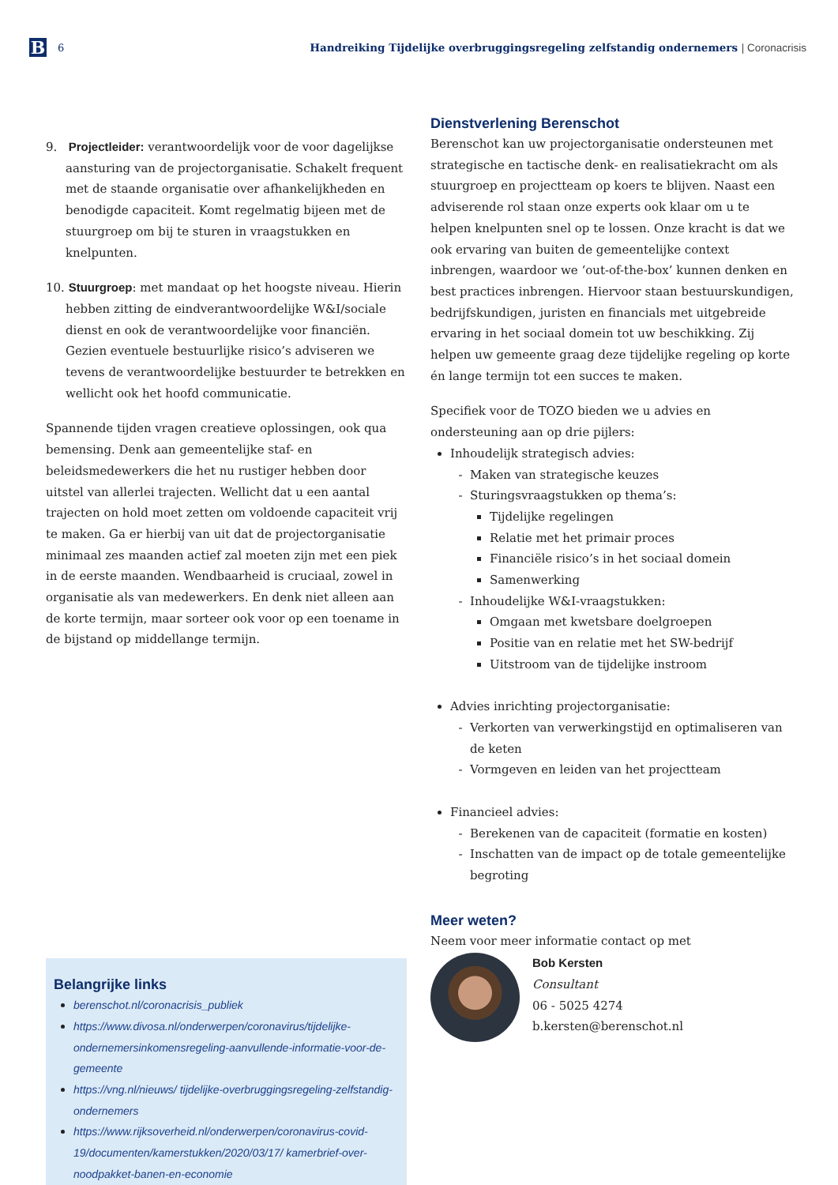B
6
Handreiking Tijdelijke overbruggingsregeling zelfstandig ondernemers | Coronacrisis
9. Projectleider: verantwoordelijk voor de voor dagelijkse aansturing van de projectorganisatie. Schakelt frequent met de staande organisatie over afhankelijkheden en benodigde capaciteit. Komt regelmatig bijeen met de stuurgroep om bij te sturen in vraagstukken en knelpunten.
10. Stuurgroep: met mandaat op het hoogste niveau. Hierin hebben zitting de eindverantwoordelijke W&I/sociale dienst en ook de verantwoordelijke voor financiën. Gezien eventuele bestuurlijke risico’s adviseren we tevens de verantwoordelijke bestuurder te betrekken en wellicht ook het hoofd communicatie.
Spannende tijden vragen creatieve oplossingen, ook qua bemensing. Denk aan gemeentelijke staf- en beleidsmedewerkers die het nu rustiger hebben door uitstel van allerlei trajecten. Wellicht dat u een aantal trajecten on hold moet zetten om voldoende capaciteit vrij te maken. Ga er hierbij van uit dat de projectorganisatie minimaal zes maanden actief zal moeten zijn met een piek in de eerste maanden. Wendbaarheid is cruciaal, zowel in organisatie als van medewerkers. En denk niet alleen aan de korte termijn, maar sorteer ook voor op een toename in de bijstand op middellange termijn.
Belangrijke links
berenschot.nl/coronacrisis_publiek
https://www.divosa.nl/onderwerpen/coronavirus/tijdelijke-ondernemersinkomensregeling-aanvullende-informatie-voor-de-gemeente
https://vng.nl/nieuws/ tijdelijke-overbruggingsregeling-zelfstandig-ondernemers
https://www.rijksoverheid.nl/onderwerpen/coronavirus-covid-19/documenten/kamerstukken/2020/03/17/ kamerbrief-over-noodpakket-banen-en-economie
Dienstverlening Berenschot
Berenschot kan uw projectorganisatie ondersteunen met strategische en tactische denk- en realisatiekracht om als stuurgroep en projectteam op koers te blijven. Naast een adviserende rol staan onze experts ook klaar om u te helpen knelpunten snel op te lossen. Onze kracht is dat we ook ervaring van buiten de gemeentelijke context inbrengen, waardoor we ‘out-of-the-box’ kunnen denken en best practices inbrengen. Hiervoor staan bestuurskundigen, bedrijfskundigen, juristen en financials met uitgebreide ervaring in het sociaal domein tot uw beschikking. Zij helpen uw gemeente graag deze tijdelijke regeling op korte én lange termijn tot een succes te maken.
Specifiek voor de TOZO bieden we u advies en ondersteuning aan op drie pijlers:
Inhoudelijk strategisch advies:
Maken van strategische keuzes
Sturingsvraagstukken op thema’s:
Tijdelijke regelingen
Relatie met het primair proces
Financiële risico’s in het sociaal domein
Samenwerking
Inhoudelijke W&I-vraagstukken:
Omgaan met kwetsbare doelgroepen
Positie van en relatie met het SW-bedrijf
Uitstroom van de tijdelijke instroom
Advies inrichting projectorganisatie:
Verkorten van verwerkingstijd en optimaliseren van de keten
Vormgeven en leiden van het projectteam
Financieel advies:
Berekenen van de capaciteit (formatie en kosten)
Inschatten van de impact op de totale gemeentelijke begroting
Meer weten?
Neem voor meer informatie contact op met
Bob Kersten
Consultant
06 - 5025 4274
b.kersten@berenschot.nl